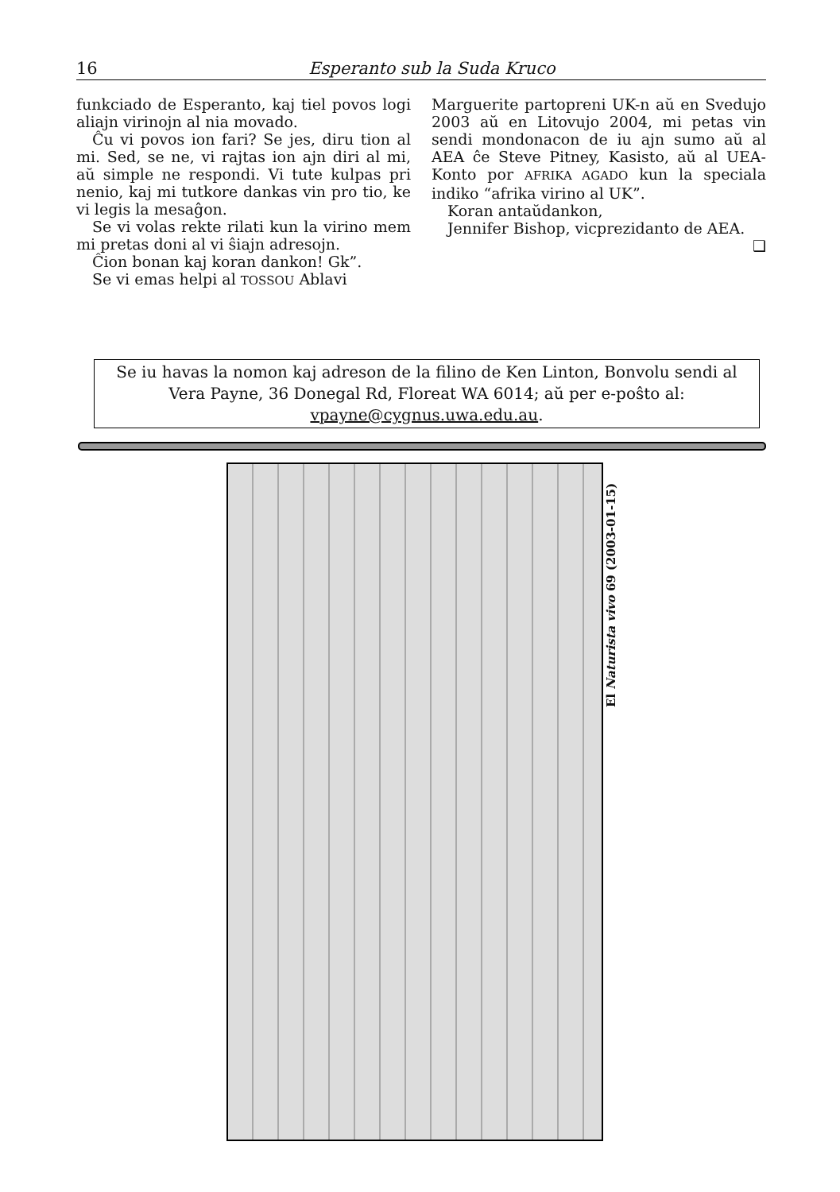16 Esperanto sub la Suda Kruco
funkciado de Esperanto, kaj tiel povos logi aliajn virinojn al nia movado.
Ĉu vi povos ion fari? Se jes, diru tion al mi. Sed, se ne, vi rajtas ion ajn diri al mi, aŭ simple ne respondi. Vi tute kulpas pri nenio, kaj mi tutkore dankas vin pro tio, ke vi legis la mesaĝon.
Se vi volas rekte rilati kun la virino mem mi pretas doni al vi ŝiajn adresojn.
Ĉion bonan kaj koran dankon! Gk”.
Se vi emas helpi al TOSSOU Ablavi
Marguerite partopreni UK-n aŭ en Svedujo 2003 aŭ en Litovujo 2004, mi petas vin sendi mondonacon de iu ajn sumo aŭ al AEA ĉe Steve Pitney, Kasisto, aŭ al UEA-Konto por AFRIKA AGADO kun la speciala indiko “afrika virino al UK”.
Koran antaŭdankon,
Jennifer Bishop, vicprezidanto de AEA. ❑
Se iu havas la nomon kaj adreson de la filino de Ken Linton, Bonvolu sendi al Vera Payne, 36 Donegal Rd, Floreat WA 6014; aŭ per e-poŝto al: vpayne@cygnus.uwa.edu.au.
El Naturista vivo 69 (2003-01-15)